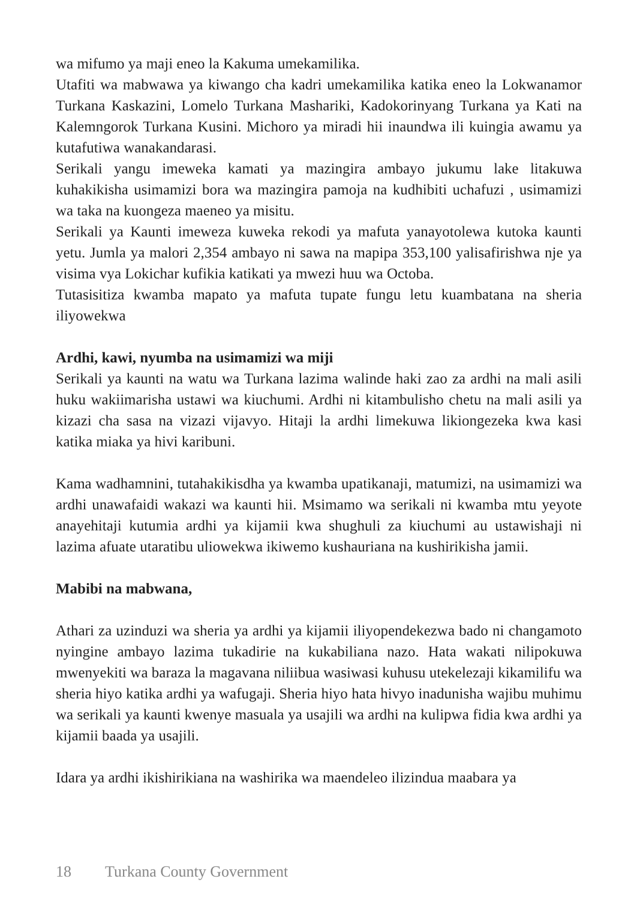wa mifumo ya maji eneo la Kakuma umekamilika.
Utafiti wa mabwawa ya kiwango cha kadri umekamilika katika eneo la Lokwanamor Turkana Kaskazini, Lomelo Turkana Mashariki, Kadokorinyang Turkana ya Kati na Kalemngorok Turkana Kusini. Michoro ya miradi hii inaundwa ili kuingia awamu ya kutafutiwa wanakandarasi.
Serikali yangu imeweka kamati ya mazingira ambayo jukumu lake litakuwa kuhakikisha usimamizi bora wa mazingira pamoja na kudhibiti uchafuzi , usimamizi wa taka na kuongeza maeneo ya misitu.
Serikali ya Kaunti imeweza kuweka rekodi ya mafuta yanayotolewa kutoka kaunti yetu. Jumla ya malori 2,354 ambayo ni sawa na mapipa 353,100 yalisafirishwa nje ya visima vya Lokichar kufikia katikati ya mwezi huu wa Octoba.
Tutasisitiza kwamba mapato ya mafuta tupate fungu letu kuambatana na sheria iliyowekwa
Ardhi, kawi, nyumba na usimamizi wa miji
Serikali ya kaunti na watu wa Turkana lazima walinde haki zao za ardhi na mali asili huku wakiimarisha ustawi wa kiuchumi. Ardhi ni kitambulisho chetu na mali asili ya kizazi cha sasa na vizazi vijavyo. Hitaji la ardhi limekuwa likiongezeka kwa kasi katika miaka ya hivi karibuni.
Kama wadhamnini, tutahakikisdha ya kwamba upatikanaji, matumizi, na usimamizi wa ardhi unawafaidi wakazi wa kaunti hii. Msimamo wa serikali ni kwamba mtu yeyote anayehitaji kutumia ardhi ya kijamii kwa shughuli za kiuchumi au ustawishaji ni lazima afuate utaratibu uliowekwa ikiwemo kushauriana na kushirikisha jamii.
Mabibi na mabwana,
Athari za uzinduzi wa sheria ya ardhi ya kijamii iliyopendekezwa bado ni changamoto nyingine ambayo lazima tukadirie na kukabiliana nazo. Hata wakati nilipokuwa mwenyekiti wa baraza la magavana niliibua wasiwasi kuhusu utekelezaji kikamilifu wa sheria hiyo katika ardhi ya wafugaji. Sheria hiyo hata hivyo inadunisha wajibu muhimu wa serikali ya kaunti kwenye masuala ya usajili wa ardhi na kulipwa fidia kwa ardhi ya kijamii baada ya usajili.
Idara ya ardhi ikishirikiana na washirika wa maendeleo ilizindua maabara ya
18 Turkana County Government